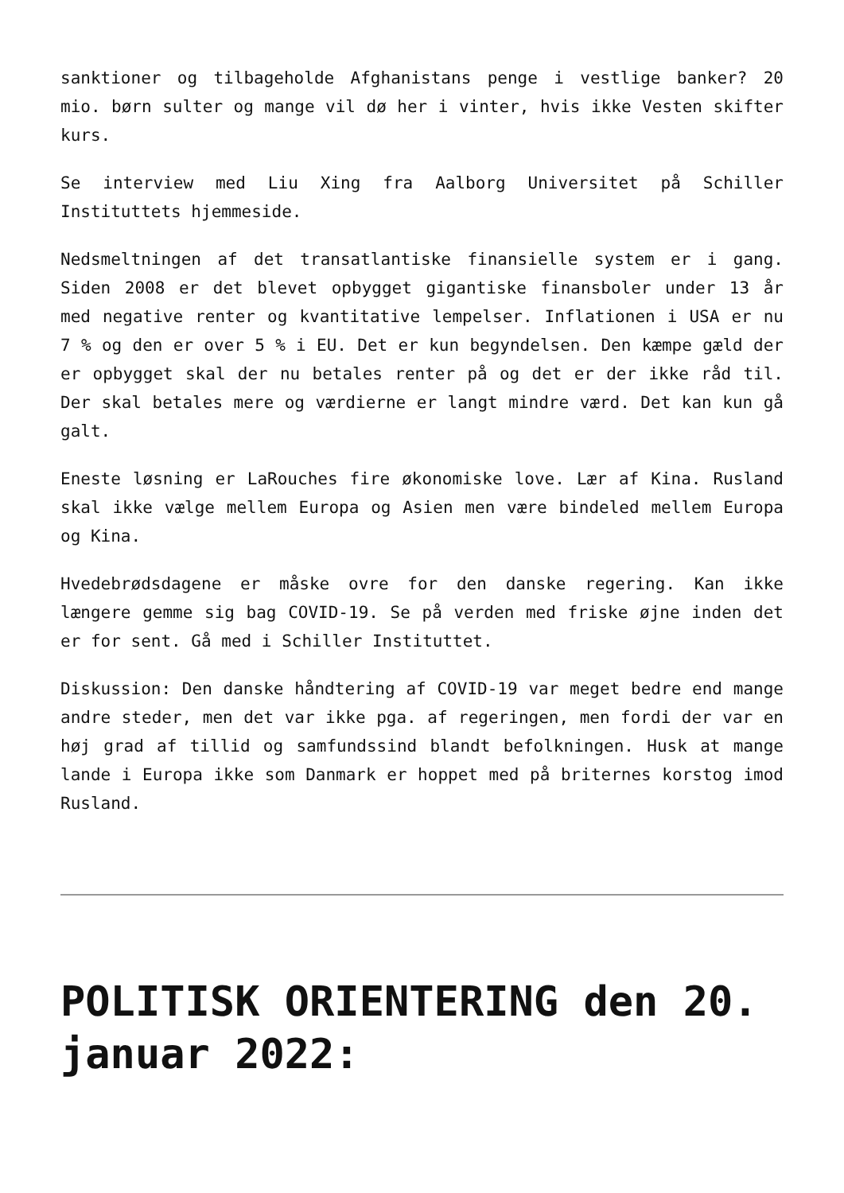sanktioner og tilbageholde Afghanistans penge i vestlige banker? 20 mio. børn sulter og mange vil dø her i vinter, hvis ikke Vesten skifter kurs.
Se interview med Liu Xing fra Aalborg Universitet på Schiller Instituttets hjemmeside.
Nedsmeltningen af det transatlantiske finansielle system er i gang. Siden 2008 er det blevet opbygget gigantiske finansboler under 13 år med negative renter og kvantitative lempelser. Inflationen i USA er nu 7 % og den er over 5 % i EU. Det er kun begyndelsen. Den kæmpe gæld der er opbygget skal der nu betales renter på og det er der ikke råd til. Der skal betales mere og værdierne er langt mindre værd. Det kan kun gå galt.
Eneste løsning er LaRouches fire økonomiske love. Lær af Kina. Rusland skal ikke vælge mellem Europa og Asien men være bindeled mellem Europa og Kina.
Hvedebrødsdagene er måske ovre for den danske regering. Kan ikke længere gemme sig bag COVID-19. Se på verden med friske øjne inden det er for sent. Gå med i Schiller Instituttet.
Diskussion: Den danske håndtering af COVID-19 var meget bedre end mange andre steder, men det var ikke pga. af regeringen, men fordi der var en høj grad af tillid og samfundssind blandt befolkningen. Husk at mange lande i Europa ikke som Danmark er hoppet med på briternes korstog imod Rusland.
POLITISK ORIENTERING den 20. januar 2022: